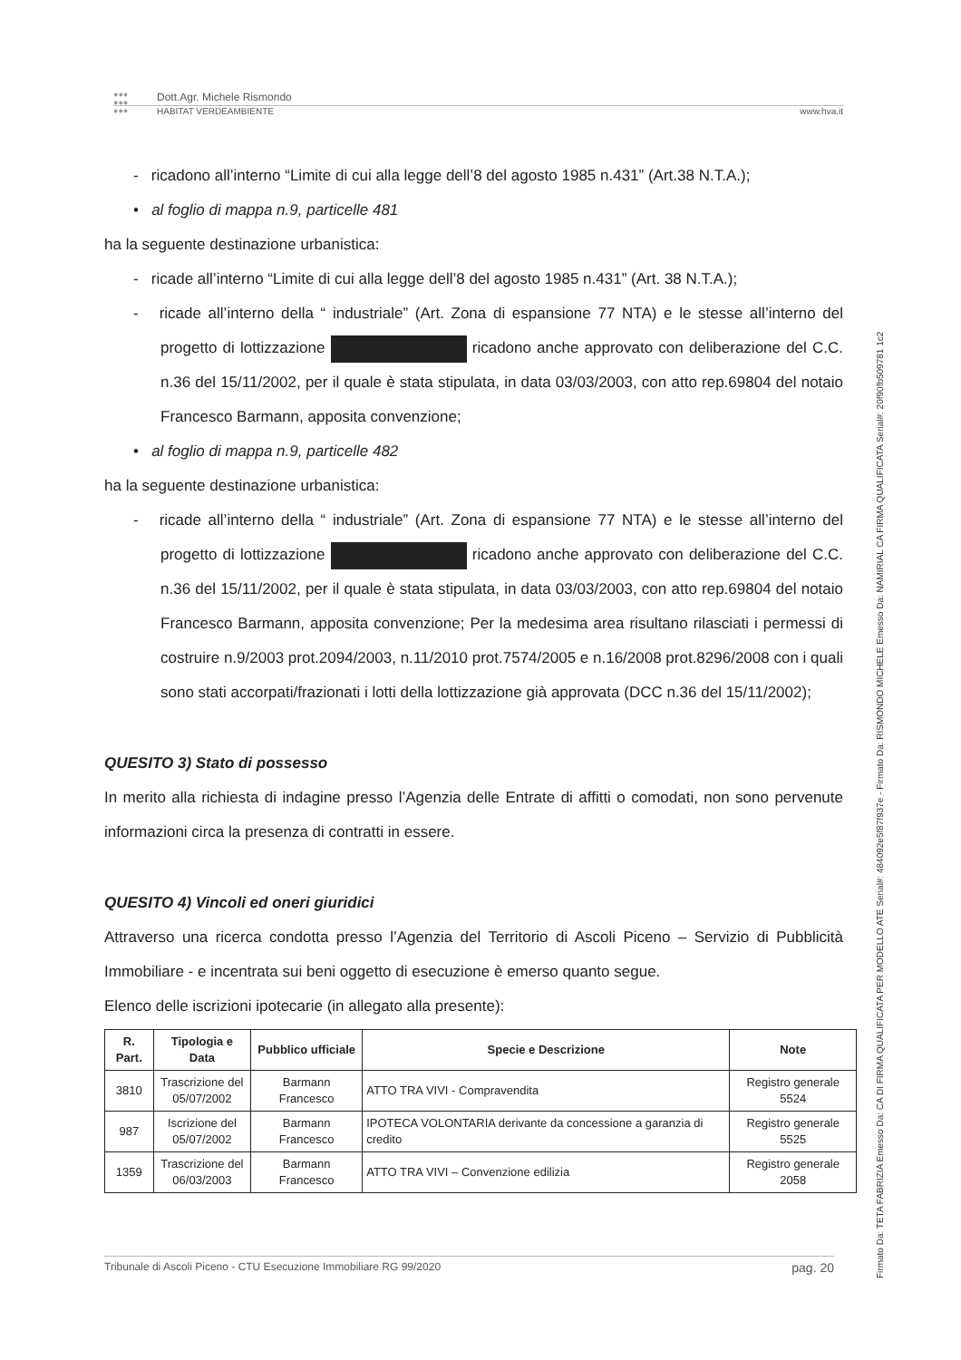●●●
●●●
●●●
Dott.Agr. Michele Rismondo
HABITAT VERDEAMBIENTE www.hva.it
- ricadono all’interno “Limite di cui alla legge dell’8 del agosto 1985 n.431” (Art.38 N.T.A.);
• al foglio di mappa n.9, particelle 481
ha la seguente destinazione urbanistica:
- ricade all’interno “Limite di cui alla legge dell’8 del agosto 1985 n.431” (Art. 38 N.T.A.);
- ricade all’interno della “ industriale” (Art. Zona di espansione 77 NTA) e le stesse all’interno del progetto di lottizzazione ricadono anche approvato con deliberazione del C.C. n.36 del 15/11/2002, per il quale è stata stipulata, in data 03/03/2003, con atto rep.69804 del notaio Francesco Barmann, apposita convenzione;
• al foglio di mappa n.9, particelle 482
ha la seguente destinazione urbanistica:
- ricade all’interno della “ industriale” (Art. Zona di espansione 77 NTA) e le stesse all’interno del progetto di lottizzazione ricadono anche approvato con deliberazione del C.C. n.36 del 15/11/2002, per il quale è stata stipulata, in data 03/03/2003, con atto rep.69804 del notaio Francesco Barmann, apposita convenzione; Per la medesima area risultano rilasciati i permessi di costruire n.9/2003 prot.2094/2003, n.11/2010 prot.7574/2005 e n.16/2008 prot.8296/2008 con i quali sono stati accorpati/frazionati i lotti della lottizzazione già approvata (DCC n.36 del 15/11/2002);
QUESITO 3) Stato di possesso
In merito alla richiesta di indagine presso l’Agenzia delle Entrate di affitti o comodati, non sono pervenute informazioni circa la presenza di contratti in essere.
QUESITO 4) Vincoli ed oneri giuridici
Attraverso una ricerca condotta presso l’Agenzia del Territorio di Ascoli Piceno – Servizio di Pubblicità Immobiliare - e incentrata sui beni oggetto di esecuzione è emerso quanto segue.
Elenco delle iscrizioni ipotecarie (in allegato alla presente):
| R. Part. | Tipologia e Data | Pubblico ufficiale | Specie e Descrizione | Note |
| --- | --- | --- | --- | --- |
| 3810 | Trascrizione del 05/07/2002 | Barmann Francesco | ATTO TRA VIVI - Compravendita | Registro generale 5524 |
| 987 | Iscrizione del 05/07/2002 | Barmann Francesco | IPOTECA VOLONTARIA derivante da concessione a garanzia di credito | Registro generale 5525 |
| 1359 | Trascrizione del 06/03/2003 | Barmann Francesco | ATTO TRA VIVI – Convenzione edilizia | Registro generale 2058 |
Tribunale di Ascoli Piceno - CTU Esecuzione Immobiliare RG 99/2020 pag. 20
Firmato Da: TETA FABRIZIA Emesso Da: CA DI FIRMA QUALIFICATA PER MODELLO ATE Serial#: 484092e5f87f937e - Firmato Da: RISMONDO MICHELE Emesso Da: NAMIRIAL CA FIRMA QUALIFICATA Serial#: 20f90fb509781 1c2